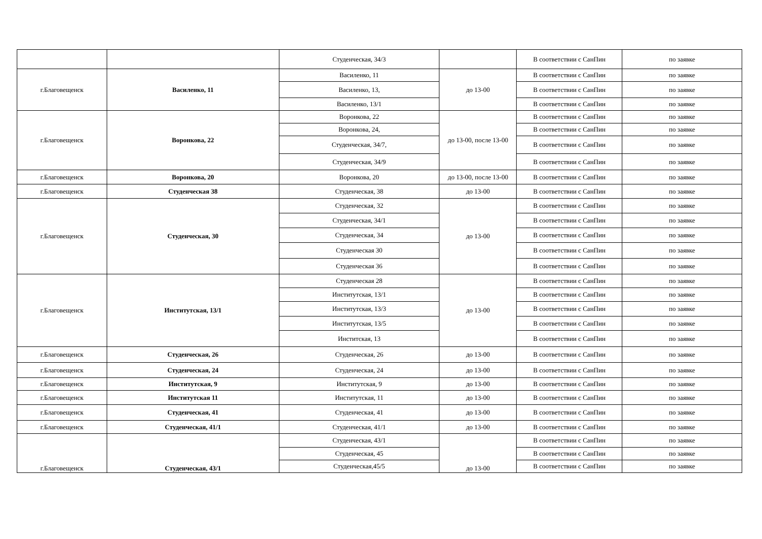| | | Студенческая, 34/3 | | В соответствии с СанПин | по заявке |
| г.Благовещенск | Василенко, 11 | Василенко, 11 | до 13-00 | В соответствии с СанПин | по заявке |
| | | Василенко, 13, | | В соответствии с СанПин | по заявке |
| | | Василенко, 13/1 | | В соответствии с СанПин | по заявке |
| г.Благовещенск | Воронкова, 22 | Воронкова, 22 | до 13-00, после 13-00 | В соответствии с СанПин | по заявке |
| | | Воронкова, 24, | | В соответствии с СанПин | по заявке |
| | | Студенческая, 34/7, | | В соответствии с СанПин | по заявке |
| | | Студенческая, 34/9 | | В соответствии с СанПин | по заявке |
| г.Благовещенск | Воронкова, 20 | Воронкова, 20 | до 13-00, после 13-00 | В соответствии с СанПин | по заявке |
| г.Благовещенск | Студенческая 38 | Студенческая, 38 | до 13-00 | В соответствии с СанПин | по заявке |
| г.Благовещенск | Студенческая, 30 | Студенческая, 32 | до 13-00 | В соответствии с СанПин | по заявке |
| | | Студенческая, 34/1 | | В соответствии с СанПин | по заявке |
| | | Студенческая, 34 | | В соответствии с СанПин | по заявке |
| | | Студенческая 30 | | В соответствии с СанПин | по заявке |
| | | Студенческая 36 | | В соответствии с СанПин | по заявке |
| г.Благовещенск | Институтская, 13/1 | Студенческая 28 | до 13-00 | В соответствии с СанПин | по заявке |
| | | Институтская, 13/1 | | В соответствии с СанПин | по заявке |
| | | Институтская, 13/3 | | В соответствии с СанПин | по заявке |
| | | Институтская, 13/5 | | В соответствии с СанПин | по заявке |
| | | Инститская, 13 | | В соответствии с СанПин | по заявке |
| г.Благовещенск | Студенческая, 26 | Студенческая, 26 | до 13-00 | В соответствии с СанПин | по заявке |
| г.Благовещенск | Студенческая, 24 | Студенческая, 24 | до 13-00 | В соответствии с СанПин | по заявке |
| г.Благовещенск | Институтская, 9 | Институтская, 9 | до 13-00 | В соответствии с СанПин | по заявке |
| г.Благовещенск | Институтская 11 | Институтская, 11 | до 13-00 | В соответствии с СанПин | по заявке |
| г.Благовещенск | Студенческая, 41 | Студенческая, 41 | до 13-00 | В соответствии с СанПин | по заявке |
| г.Благовещенск | Студенческая, 41/1 | Студенческая, 41/1 | до 13-00 | В соответствии с СанПин | по заявке |
| г.Благовещенск | Студенческая, 43/1 | Студенческая, 43/1 | до 13-00 | В соответствии с СанПин | по заявке |
| | | Студенческая, 45 | | В соответствии с СанПин | по заявке |
| | | Студенческая,45/5 | | В соответствии с СанПин | по заявке |